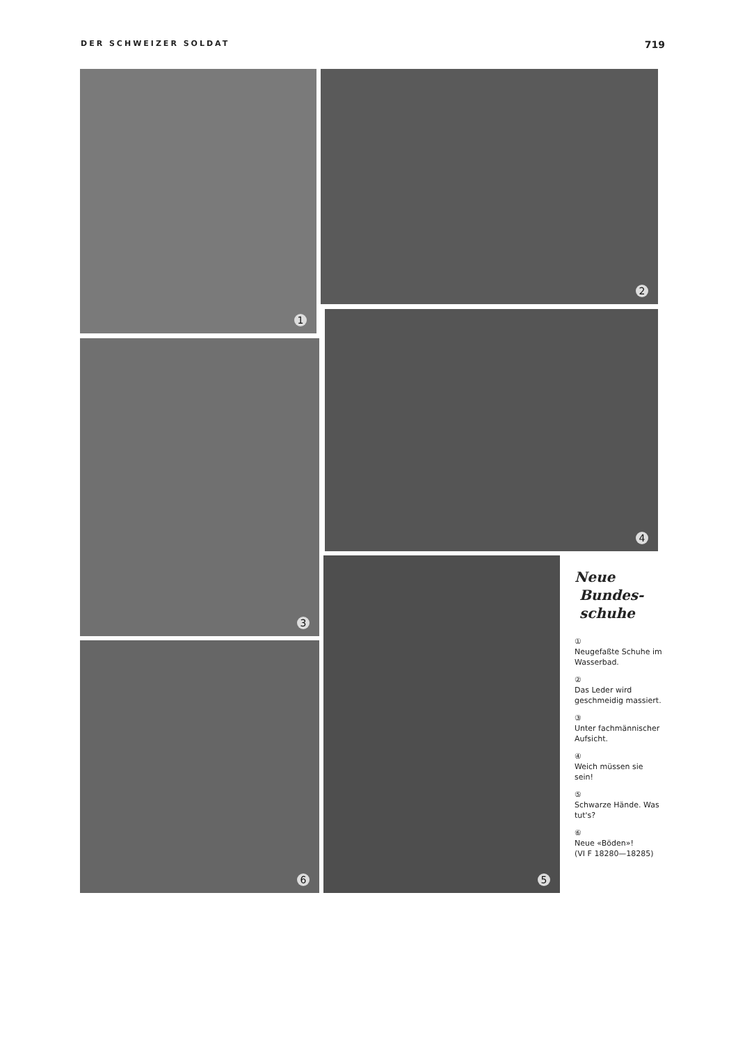DER SCHWEIZER SOLDAT 719
1 2
3
4
6
5
Neue
Bundes-
schuhe
①
Neugefaßte Schuhe im Wasserbad.
②
Das Leder wird geschmeidig massiert.
③
Unter fachmännischer Aufsicht.
④
Weich müssen sie sein!
⑤
Schwarze Hände. Was tut's?
⑥
Neue «Böden»!
(VI F 18280—18285)